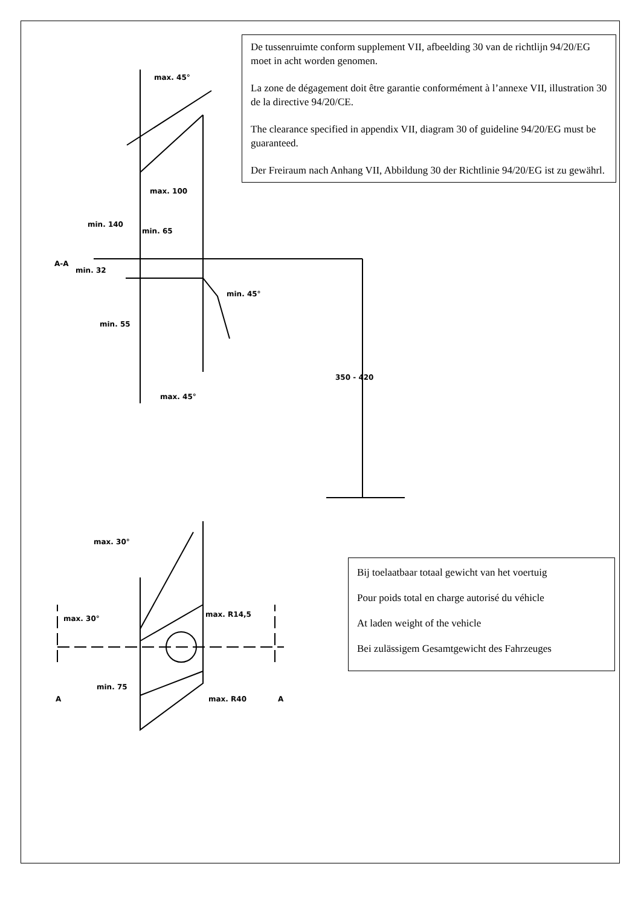max. 45°
max. 100
min. 140
min. 65
min. 32
min. 45°
min. 55
350 - 420
max. 45°
max. 30°
max. 30°
max. R14,5
min. 75
max. R40
A-A
A
A
De tussenruimte conform supplement VII, afbeelding 30 van de richtlijn 94/20/EG moet in acht worden genomen.
La zone de dégagement doit être garantie conformément à l’annexe VII, illustration 30 de la directive 94/20/CE.
The clearance specified in appendix VII, diagram 30 of guideline 94/20/EG must be guaranteed.
Der Freiraum nach Anhang VII, Abbildung 30 der Richtlinie 94/20/EG ist zu gewährl.
Bij toelaatbaar totaal gewicht van het voertuig
Pour poids total en charge autorisé du véhicle
At laden weight of the vehicle
Bei zulässigem Gesamtgewicht des Fahrzeuges